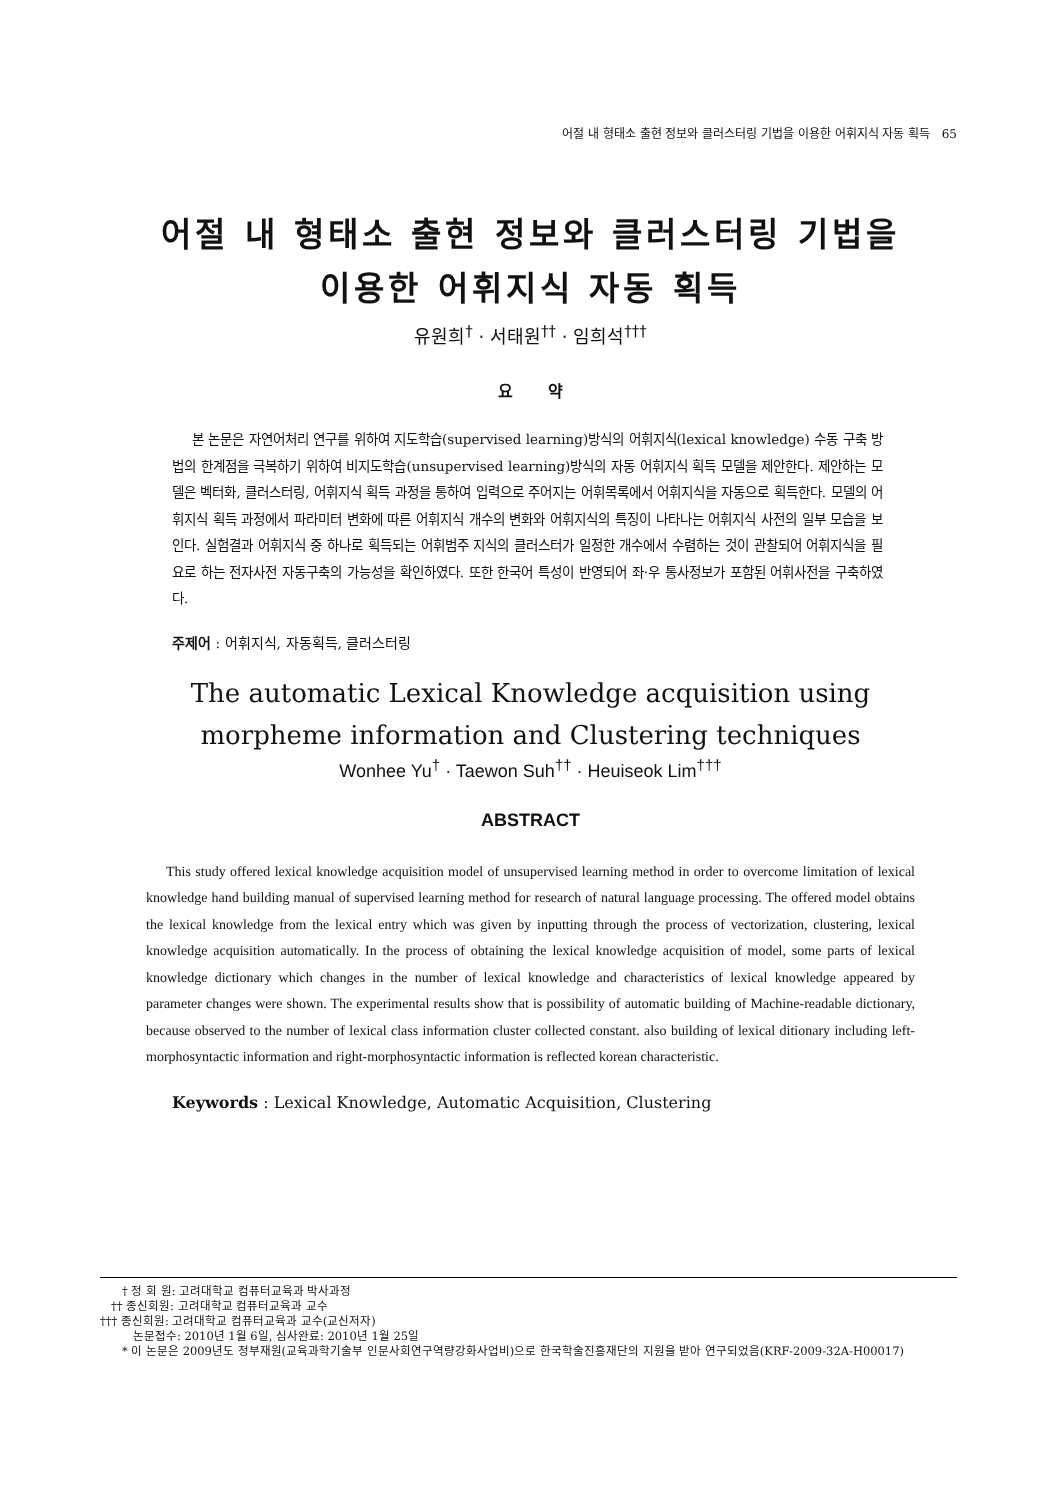어절 내 형태소 출현 정보와 클러스터링 기법을 이용한 어휘지식 자동 획득 65
어절 내 형태소 출현 정보와 클러스터링 기법을
이용한 어휘지식 자동 획득
유원희<sup>†</sup> · 서태원<sup>††</sup> · 임희석<sup>†††</sup>
요 약
본 논문은 자연어처리 연구를 위하여 지도학습(supervised learning)방식의 어휘지식(lexical knowledge) 수동 구축 방법의 한계점을 극복하기 위하여 비지도학습(unsupervised learning)방식의 자동 어휘지식 획득 모델을 제안한다. 제안하는 모델은 벡터화, 클러스터링, 어휘지식 획득 과정을 통하여 입력으로 주어지는 어휘목록에서 어휘지식을 자동으로 획득한다. 모델의 어휘지식 획득 과정에서 파라미터 변화에 따른 어휘지식 개수의 변화와 어휘지식의 특징이 나타나는 어휘지식 사전의 일부 모습을 보인다. 실험결과 어휘지식 중 하나로 획득되는 어휘범주 지식의 클러스터가 일정한 개수에서 수렴하는 것이 관찰되어 어휘지식을 필요로 하는 전자사전 자동구축의 가능성을 확인하였다. 또한 한국어 특성이 반영되어 좌·우 통사정보가 포함된 어휘사전을 구축하였다.
주제어 : 어휘지식, 자동획득, 클러스터링
The automatic Lexical Knowledge acquisition using
morpheme information and Clustering techniques
Wonhee Yu<sup>†</sup> · Taewon Suh<sup>††</sup> · Heuiseok Lim<sup>†††</sup>
ABSTRACT
This study offered lexical knowledge acquisition model of unsupervised learning method in order to overcome limitation of lexical knowledge hand building manual of supervised learning method for research of natural language processing. The offered model obtains the lexical knowledge from the lexical entry which was given by inputting through the process of vectorization, clustering, lexical knowledge acquisition automatically. In the process of obtaining the lexical knowledge acquisition of model, some parts of lexical knowledge dictionary which changes in the number of lexical knowledge and characteristics of lexical knowledge appeared by parameter changes were shown. The experimental results show that is possibility of automatic building of Machine-readable dictionary, because observed to the number of lexical class information cluster collected constant. also building of lexical ditionary including left-morphosyntactic information and right-morphosyntactic information is reflected korean characteristic.
Keywords : Lexical Knowledge, Automatic Acquisition, Clustering
† 정 회 원: 고려대학교 컴퓨터교육과 박사과정
†† 종신회원: 고려대학교 컴퓨터교육과 교수
††† 종신회원: 고려대학교 컴퓨터교육과 교수(교신저자)
논문접수: 2010년 1월 6일, 심사완료: 2010년 1월 25일
* 이 논문은 2009년도 정부재원(교육과학기술부 인문사회연구역량강화사업비)으로 한국학술진흥재단의 지원을 받아 연구되었음(KRF-2009-32A-H00017)